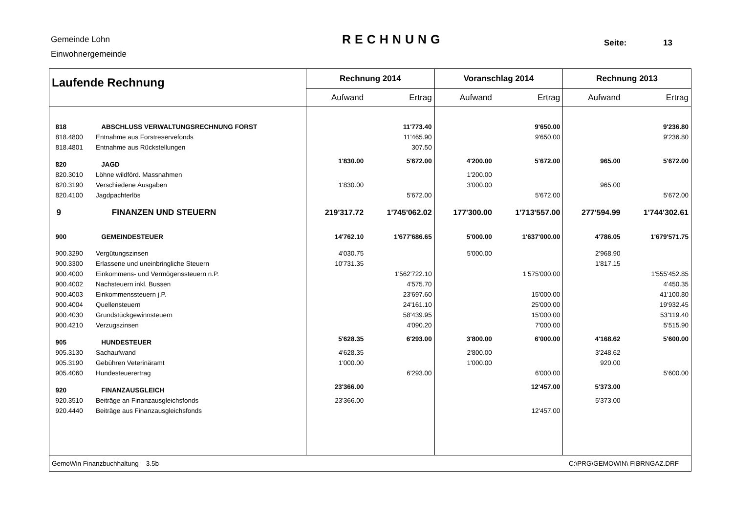Gemeinde Lohn
Einwohnergemeinde
RECHNUNG Seite: 13
| Laufende Rechnung | Rechnung 2014 | | Voranschlag 2014 | | Rechnung 2013 | |
| --- | --- | --- | --- | --- | --- | --- |
| | Aufwand | Ertrag | Aufwand | Ertrag | Aufwand | Ertrag |
| 818 ABSCHLUSS VERWALTUNGSRECHNUNG FORST | | 11'773.40 | | 9'650.00 | | 9'236.80 |
| 818.4800 Entnahme aus Forstreservefonds | | 11'465.90 | | 9'650.00 | | 9'236.80 |
| 818.4801 Entnahme aus Rückstellungen | | 307.50 | | | | |
| 820 JAGD | 1'830.00 | 5'672.00 | 4'200.00 | 5'672.00 | 965.00 | 5'672.00 |
| 820.3010 Löhne wildförd. Massnahmen | | | 1'200.00 | | | |
| 820.3190 Verschiedene Ausgaben | 1'830.00 | | 3'000.00 | | 965.00 | |
| 820.4100 Jagdpachterlös | | 5'672.00 | | 5'672.00 | | 5'672.00 |
| 9 FINANZEN UND STEUERN | 219'317.72 | 1'745'062.02 | 177'300.00 | 1'713'557.00 | 277'594.99 | 1'744'302.61 |
| 900 GEMEINDESTEUER | 14'762.10 | 1'677'686.65 | 5'000.00 | 1'637'000.00 | 4'786.05 | 1'679'571.75 |
| 900.3290 Vergütungszinsen | 4'030.75 | | 5'000.00 | | 2'968.90 | |
| 900.3300 Erlassene und uneinbringliche Steuern | 10'731.35 | | | | 1'817.15 | |
| 900.4000 Einkommens- und Vermögenssteuern n.P. | | 1'562'722.10 | | 1'575'000.00 | | 1'555'452.85 |
| 900.4002 Nachsteuern inkl. Bussen | | 4'575.70 | | | | 4'450.35 |
| 900.4003 Einkommenssteuern j.P. | | 23'697.60 | | 15'000.00 | | 41'100.80 |
| 900.4004 Quellensteuern | | 24'161.10 | | 25'000.00 | | 19'932.45 |
| 900.4030 Grundstückgewinnsteuern | | 58'439.95 | | 15'000.00 | | 53'119.40 |
| 900.4210 Verzugszinsen | | 4'090.20 | | 7'000.00 | | 5'515.90 |
| 905 HUNDESTEUER | 5'628.35 | 6'293.00 | 3'800.00 | 6'000.00 | 4'168.62 | 5'600.00 |
| 905.3130 Sachaufwand | 4'628.35 | | 2'800.00 | | 3'248.62 | |
| 905.3190 Gebühren Veterinäramt | 1'000.00 | | 1'000.00 | | 920.00 | |
| 905.4060 Hundesteuerertrag | | 6'293.00 | | 6'000.00 | | 5'600.00 |
| 920 FINANZAUSGLEICH | 23'366.00 | | | 12'457.00 | 5'373.00 | |
| 920.3510 Beiträge an Finanzausgleichsfonds | 23'366.00 | | | | 5'373.00 | |
| 920.4440 Beiträge aus Finanzausgleichsfonds | | | | 12'457.00 | | |
| GemoWin Finanzbuchhaltung 3.5b | | | | C:\PRG\GEMOWIN\ FIBRNGAZ.DRF | | |